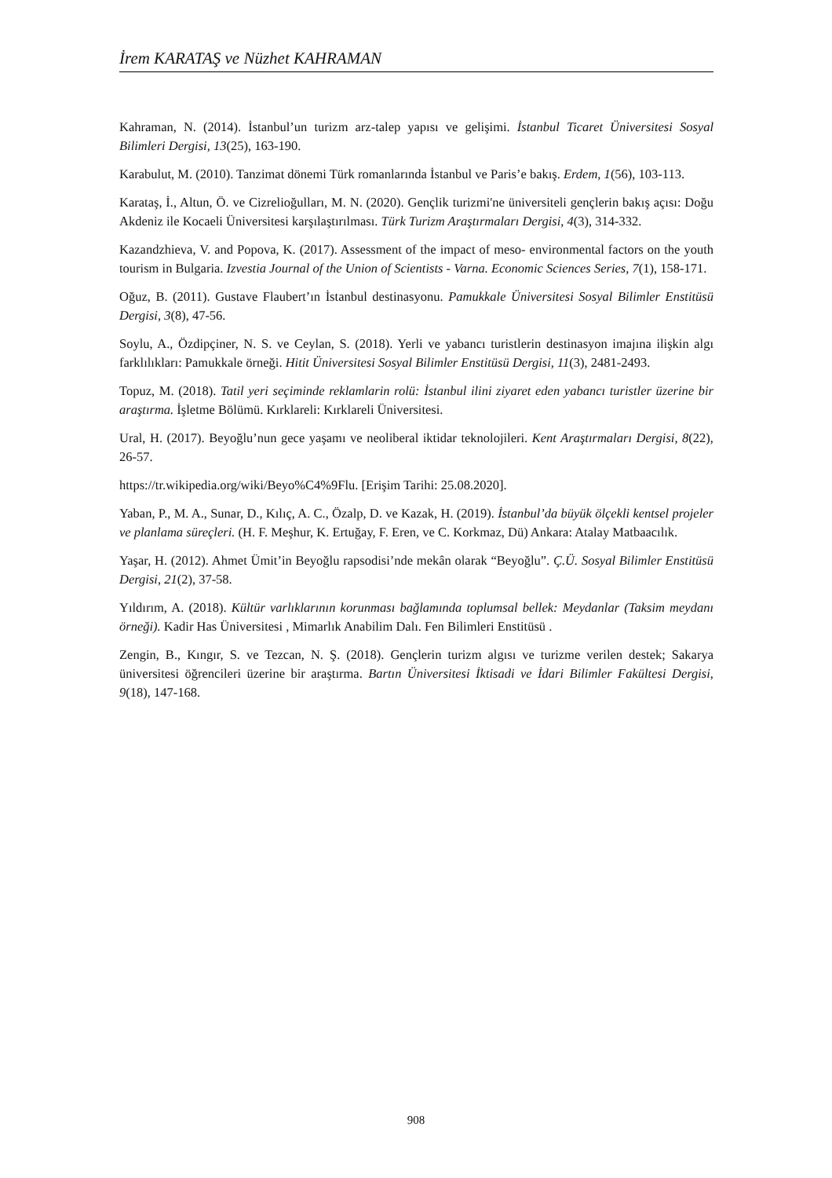İrem KARATAŞ ve Nüzhet KAHRAMAN
Kahraman, N. (2014). İstanbul’un turizm arz-talep yapısı ve gelişimi. İstanbul Ticaret Üniversitesi Sosyal Bilimleri Dergisi, 13(25), 163-190.
Karabulut, M. (2010). Tanzimat dönemi Türk romanlarında İstanbul ve Paris’e bakış. Erdem, 1(56), 103-113.
Karataş, İ., Altun, Ö. ve Cizrelioğulları, M. N. (2020). Gençlik turizmi'ne üniversiteli gençlerin bakış açısı: Doğu Akdeniz ile Kocaeli Üniversitesi karşılaştırılması. Türk Turizm Araştırmaları Dergisi, 4(3), 314-332.
Kazandzhieva, V. and Popova, K. (2017). Assessment of the impact of meso- environmental factors on the youth tourism in Bulgaria. Izvestia Journal of the Union of Scientists - Varna. Economic Sciences Series, 7(1), 158-171.
Oğuz, B. (2011). Gustave Flaubert’ın İstanbul destinasyonu. Pamukkale Üniversitesi Sosyal Bilimler Enstitüsü Dergisi, 3(8), 47-56.
Soylu, A., Özdipçiner, N. S. ve Ceylan, S. (2018). Yerli ve yabancı turistlerin destinasyon imajına ilişkin algı farklılıkları: Pamukkale örneği. Hitit Üniversitesi Sosyal Bilimler Enstitüsü Dergisi, 11(3), 2481-2493.
Topuz, M. (2018). Tatil yeri seçiminde reklamlarin rolü: İstanbul ilini ziyaret eden yabancı turistler üzerine bir araştırma. İşletme Bölümü. Kırklareli: Kırklareli Üniversitesi.
Ural, H. (2017). Beyoğlu’nun gece yaşamı ve neoliberal iktidar teknolojileri. Kent Araştırmaları Dergisi, 8(22), 26-57.
https://tr.wikipedia.org/wiki/Beyo%C4%9Flu. [Erişim Tarihi: 25.08.2020].
Yaban, P., M. A., Sunar, D., Kılıç, A. C., Özalp, D. ve Kazak, H. (2019). İstanbul’da büyük ölçekli kentsel projeler ve planlama süreçleri. (H. F. Meşhur, K. Ertuğay, F. Eren, ve C. Korkmaz, Dü) Ankara: Atalay Matbaacılık.
Yaşar, H. (2012). Ahmet Ümit’in Beyoğlu rapsodisi’nde mekân olarak “Beyoğlu”. Ç.Ü. Sosyal Bilimler Enstitüsü Dergisi, 21(2), 37-58.
Yıldırım, A. (2018). Kültür varlıklarının korunması bağlamında toplumsal bellek: Meydanlar (Taksim meydanı örneği). Kadir Has Üniversitesi , Mimarlık Anabilim Dalı. Fen Bilimleri Enstitüsü .
Zengin, B., Kıngır, S. ve Tezcan, N. Ş. (2018). Gençlerin turizm algısı ve turizme verilen destek; Sakarya üniversitesi öğrencileri üzerine bir araştırma. Bartın Üniversitesi İktisadi ve İdari Bilimler Fakültesi Dergisi, 9(18), 147-168.
908